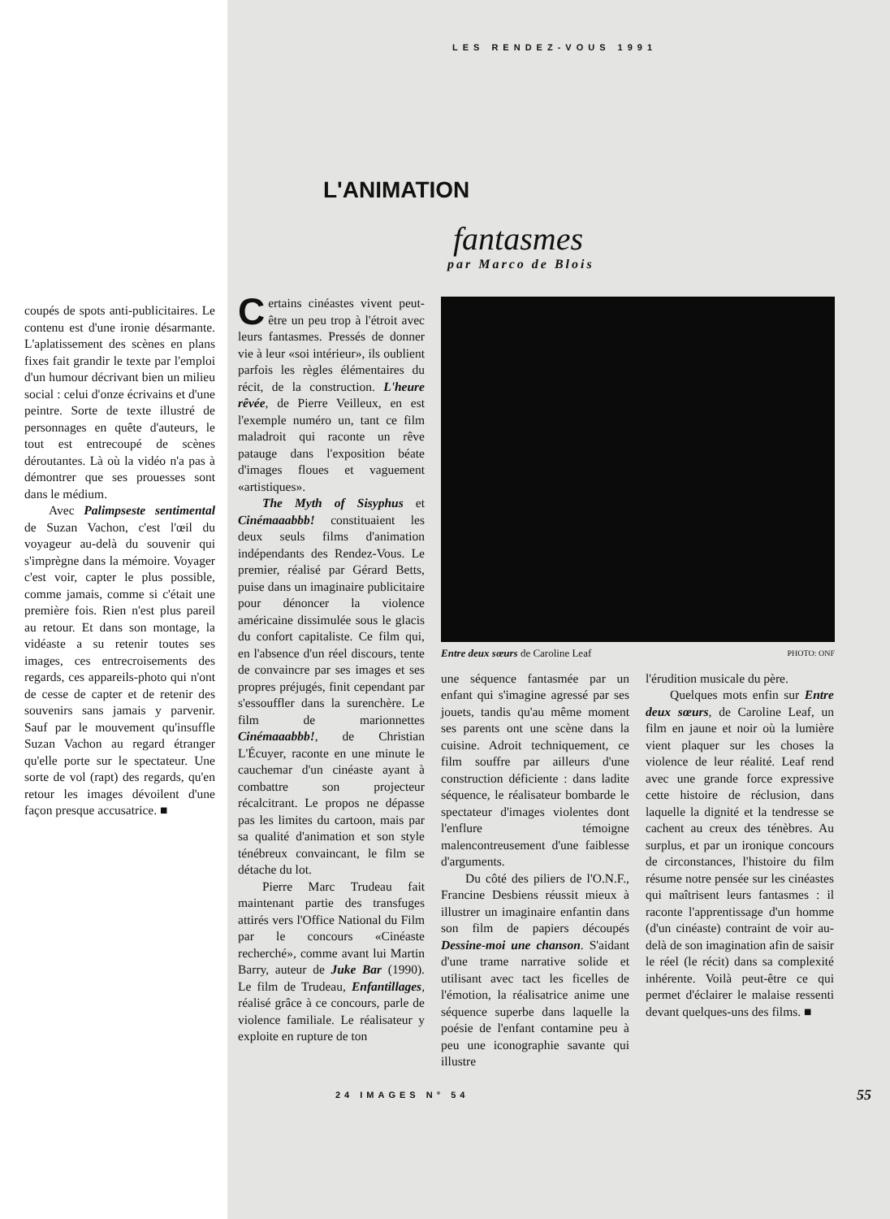coupés de spots anti-publicitaires. Le contenu est d'une ironie désarmante. L'aplatissement des scènes en plans fixes fait grandir le texte par l'emploi d'un humour décrivant bien un milieu social : celui d'onze écrivains et d'une peintre. Sorte de texte illustré de personnages en quête d'auteurs, le tout est entrecoupé de scènes déroutantes. Là où la vidéo n'a pas à démontrer que ses prouesses sont dans le médium.
Avec Palimpseste sentimental de Suzan Vachon, c'est l'œil du voyageur au-delà du souvenir qui s'imprègne dans la mémoire. Voyager c'est voir, capter le plus possible, comme jamais, comme si c'était une première fois. Rien n'est plus pareil au retour. Et dans son montage, la vidéaste a su retenir toutes ses images, ces entrecroisements des regards, ces appareils-photo qui n'ont de cesse de capter et de retenir des souvenirs sans jamais y parvenir. Sauf par le mouvement qu'insuffle Suzan Vachon au regard étranger qu'elle porte sur le spectateur. Une sorte de vol (rapt) des regards, qu'en retour les images dévoilent d'une façon presque accusatrice. ■
LES RENDEZ-VOUS 1991
L'ANIMATION
fantasmes
par Marco de Blois
Certains cinéastes vivent peut-être un peu trop à l'étroit avec leurs fantasmes. Pressés de donner vie à leur «soi intérieur», ils oublient parfois les règles élémentaires du récit, de la construction. L'heure rêvée, de Pierre Veilleux, en est l'exemple numéro un, tant ce film maladroit qui raconte un rêve patauge dans l'exposition béate d'images floues et vaguement «artistiques».
The Myth of Sisyphus et Cinémaaabbb! constituaient les deux seuls films d'animation indépendants des Rendez-Vous. Le premier, réalisé par Gérard Betts, puise dans un imaginaire publicitaire pour dénoncer la violence américaine dissimulée sous le glacis du confort capitaliste. Ce film qui, en l'absence d'un réel discours, tente de convaincre par ses images et ses propres préjugés, finit cependant par s'essouffler dans la surenchère. Le film de marionnettes Cinémaaabbb!, de Christian L'Écuyer, raconte en une minute le cauchemar d'un cinéaste ayant à combattre son projecteur récalcitrant. Le propos ne dépasse pas les limites du cartoon, mais par sa qualité d'animation et son style ténébreux convaincant, le film se détache du lot.
Pierre Marc Trudeau fait maintenant partie des transfuges attirés vers l'Office National du Film par le concours «Cinéaste recherché», comme avant lui Martin Barry, auteur de Juke Bar (1990). Le film de Trudeau, Enfantillages, réalisé grâce à ce concours, parle de violence familiale. Le réalisateur y exploite en rupture de ton
Entre deux sœurs de Caroline Leaf PHOTO: ONF
une séquence fantasmée par un enfant qui s'imagine agressé par ses jouets, tandis qu'au même moment ses parents ont une scène dans la cuisine. Adroit techniquement, ce film souffre par ailleurs d'une construction déficiente : dans ladite séquence, le réalisateur bombarde le spectateur d'images violentes dont l'enflure témoigne malencontreusement d'une faiblesse d'arguments.
Du côté des piliers de l'O.N.F., Francine Desbiens réussit mieux à illustrer un imaginaire enfantin dans son film de papiers découpés Dessine-moi une chanson. S'aidant d'une trame narrative solide et utilisant avec tact les ficelles de l'émotion, la réalisatrice anime une séquence superbe dans laquelle la poésie de l'enfant contamine peu à peu une iconographie savante qui illustre
l'érudition musicale du père.
Quelques mots enfin sur Entre deux sœurs, de Caroline Leaf, un film en jaune et noir où la lumière vient plaquer sur les choses la violence de leur réalité. Leaf rend avec une grande force expressive cette histoire de réclusion, dans laquelle la dignité et la tendresse se cachent au creux des ténèbres. Au surplus, et par un ironique concours de circonstances, l'histoire du film résume notre pensée sur les cinéastes qui maîtrisent leurs fantasmes : il raconte l'apprentissage d'un homme (d'un cinéaste) contraint de voir au-delà de son imagination afin de saisir le réel (le récit) dans sa complexité inhérente. Voilà peut-être ce qui permet d'éclairer le malaise ressenti devant quelques-uns des films. ■
24 IMAGES N° 54 55